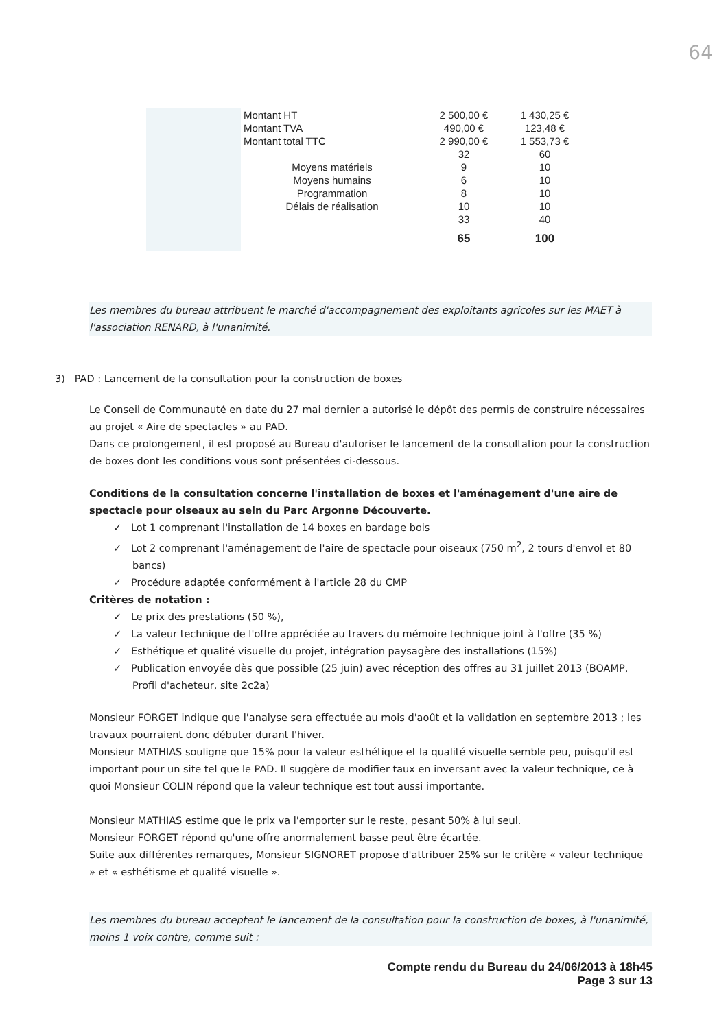64
| | Montant HT | 2 500,00 € | 1 430,25 € |
| | Montant TVA | 490,00 € | 123,48 € |
| | Montant total TTC | 2 990,00 € | 1 553,73 € |
| | | 32 | 60 |
| | Moyens matériels | 9 | 10 |
| | Moyens humains | 6 | 10 |
| | Programmation | 8 | 10 |
| | Délais de réalisation | 10 | 10 |
| | | 33 | 40 |
| | | 65 | 100 |
Les membres du bureau attribuent le marché d'accompagnement des exploitants agricoles sur les MAET à l'association RENARD, à l'unanimité.
3) PAD : Lancement de la consultation pour la construction de boxes
Le Conseil de Communauté en date du 27 mai dernier a autorisé le dépôt des permis de construire nécessaires au projet « Aire de spectacles » au PAD.
Dans ce prolongement, il est proposé au Bureau d'autoriser le lancement de la consultation pour la construction de boxes dont les conditions vous sont présentées ci-dessous.
Conditions de la consultation concerne l'installation de boxes et l'aménagement d'une aire de spectacle pour oiseaux au sein du Parc Argonne Découverte.
✓ Lot 1 comprenant l'installation de 14 boxes en bardage bois
✓ Lot 2 comprenant l'aménagement de l'aire de spectacle pour oiseaux (750 m<sup>2</sup>, 2 tours d'envol et 80 bancs)
✓ Procédure adaptée conformément à l'article 28 du CMP
Critères de notation :
✓ Le prix des prestations (50 %),
✓ La valeur technique de l'offre appréciée au travers du mémoire technique joint à l'offre (35 %)
✓ Esthétique et qualité visuelle du projet, intégration paysagère des installations (15%)
✓ Publication envoyée dès que possible (25 juin) avec réception des offres au 31 juillet 2013 (BOAMP, Profil d'acheteur, site 2c2a)
Monsieur FORGET indique que l'analyse sera effectuée au mois d'août et la validation en septembre 2013 ; les travaux pourraient donc débuter durant l'hiver.
Monsieur MATHIAS souligne que 15% pour la valeur esthétique et la qualité visuelle semble peu, puisqu'il est important pour un site tel que le PAD. Il suggère de modifier taux en inversant avec la valeur technique, ce à quoi Monsieur COLIN répond que la valeur technique est tout aussi importante.
Monsieur MATHIAS estime que le prix va l'emporter sur le reste, pesant 50% à lui seul.
Monsieur FORGET répond qu'une offre anormalement basse peut être écartée.
Suite aux différentes remarques, Monsieur SIGNORET propose d'attribuer 25% sur le critère « valeur technique » et « esthétisme et qualité visuelle ».
Les membres du bureau acceptent le lancement de la consultation pour la construction de boxes, à l'unanimité, moins 1 voix contre, comme suit :
Compte rendu du Bureau du 24/06/2013 à 18h45
Page 3 sur 13